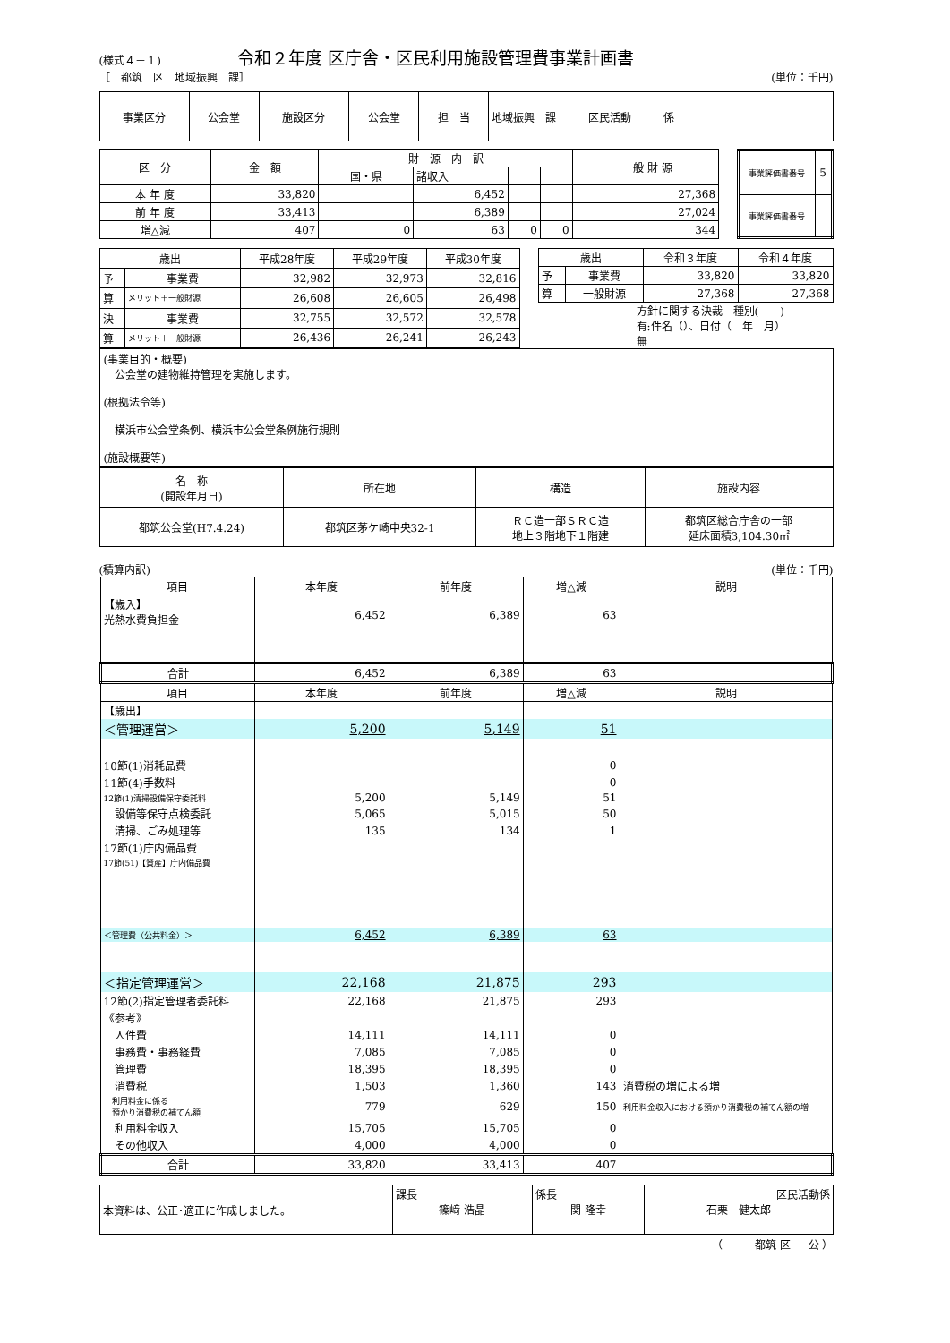(様式４－１) 令和２年度 区庁舎・区民利用施設管理費事業計画書
［　都筑　区　地域振興　課］ (単位：千円)
| 事業区分 | 公会堂 | 施設区分 | 公会堂 | 担 当 | 地域振興 課 区民活動 係 |
| 区 分 | 金 額 | 財 源 内 訳 | | | | 一 般 財 源 |
| | | 国・県 | 諸収入 | | | |
| 本 年 度 | 33,820 | | 6,452 | | | 27,368 |
| 前 年 度 | 33,413 | | 6,389 | | | 27,024 |
| 増△減 | 407 | 0 | 63 | 0 | 0 | 344 |
| 事業評価書番号 | 5 |
| 事業評価書番号 | |
| 歳出 | | 平成28年度 | 平成29年度 | 平成30年度 |
| 予 | 事業費 | 32,982 | 32,973 | 32,816 |
| 算 | メリット＋一般財源 | 26,608 | 26,605 | 26,498 |
| 決 | 事業費 | 32,755 | 32,572 | 32,578 |
| 算 | メリット＋一般財源 | 26,436 | 26,241 | 26,243 |
| 歳出 | | 令和３年度 | 令和４年度 |
| 予 | 事業費 | 33,820 | 33,820 |
| 算 | 一般財源 | 27,368 | 27,368 |
方針に関する決裁　種別(　　)
有:件名（）、日付（　年　月）
無
(事業目的・概要)
　公会堂の建物維持管理を実施します。
(根拠法令等)
　横浜市公会堂条例、横浜市公会堂条例施行規則
(施設概要等)
| 名 称 (開設年月日) | 所在地 | 構造 | 施設内容 |
| 都筑公会堂(H7.4.24) | 都筑区茅ケ崎中央32-1 | ＲＣ造一部ＳＲＣ造 地上３階地下１階建 | 都筑区総合庁舎の一部 延床面積3,104.30㎡ |
(積算内訳) (単位：千円)
| 項目 | 本年度 | 前年度 | 増△減 | 説明 |
| 【歳入】 光熱水費負担金 | 6,452 | 6,389 | 63 | |
| 合計 | 6,452 | 6,389 | 63 | |
| 項目 | 本年度 | 前年度 | 増△減 | 説明 |
| 【歳出】 | | | | |
| ＜管理運営＞ | 5,200 | 5,149 | 51 | |
| 10節(1)消耗品費 | | | 0 | |
| 11節(4)手数料 | | | 0 | |
| 12節(1)清掃設備保守委託料 | 5,200 | 5,149 | 51 | |
| 設備等保守点検委託 | 5,065 | 5,015 | 50 | |
| 清掃、ごみ処理等 | 135 | 134 | 1 | |
| 17節(1)庁内備品費 | | | | |
| 17節(51)【資産】庁内備品費 | | | | |
| ＜管理費（公共料金）＞ | 6,452 | 6,389 | 63 | |
| ＜指定管理運営＞ | 22,168 | 21,875 | 293 | |
| 12節(2)指定管理者委託料 | 22,168 | 21,875 | 293 | |
| 《参考》 | | | | |
| 人件費 | 14,111 | 14,111 | 0 | |
| 事務費・事務経費 | 7,085 | 7,085 | 0 | |
| 管理費 | 18,395 | 18,395 | 0 | |
| 消費税 | 1,503 | 1,360 | 143 | 消費税の増による増 |
| 利用料金に係る 預かり消費税の補てん額 | 779 | 629 | 150 | 利用料金収入における預かり消費税の補てん額の増 |
| 利用料金収入 | 15,705 | 15,705 | 0 | |
| その他収入 | 4,000 | 4,000 | 0 | |
| 合計 | 33,820 | 33,413 | 407 | |
| 本資料は、公正･適正に作成しました。 | 課長 篠﨑 浩晶 | 係長 関 隆幸 | 区民活動係 石栗 健太郎 |
（　　　都筑 区 － 公 ）